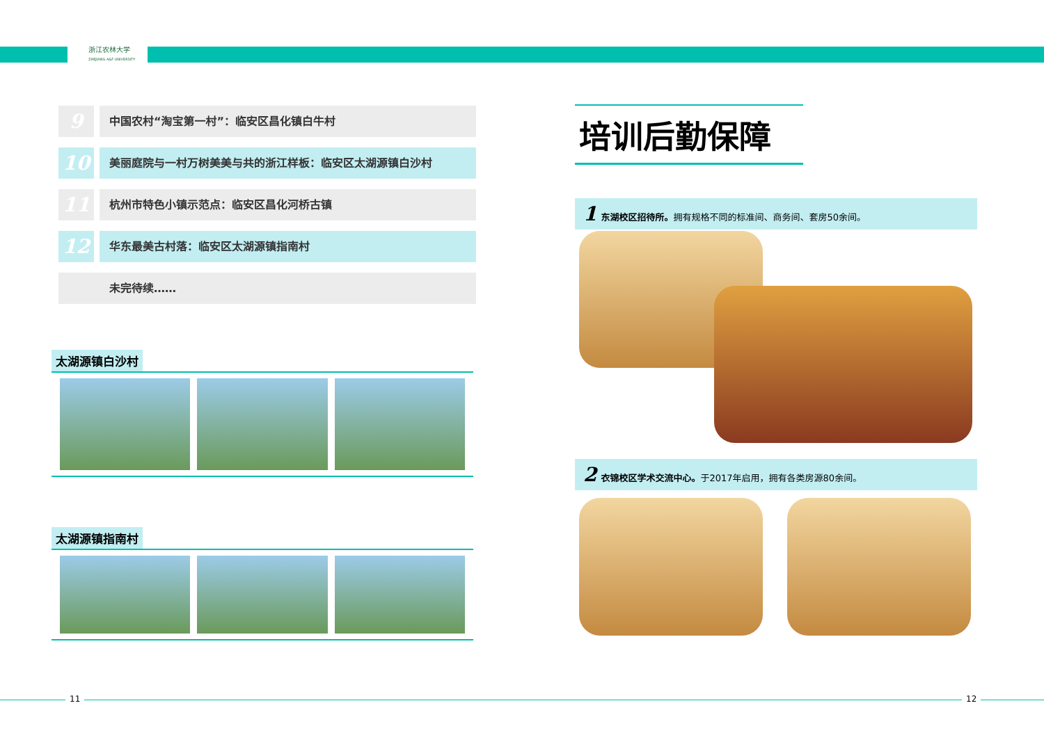浙江农林大学
ZHEJIANG A&F UNIVERSITY
9
中国农村“淘宝第一村”：临安区昌化镇白牛村
10
美丽庭院与一村万树美美与共的浙江样板：临安区太湖源镇白沙村
11
杭州市特色小镇示范点：临安区昌化河桥古镇
12
华东最美古村落：临安区太湖源镇指南村
未完待续……
太湖源镇白沙村
太湖源镇指南村
培训后勤保障
1 东湖校区招待所。拥有规格不同的标准间、商务间、套房50余间。
2 衣锦校区学术交流中心。于2017年启用，拥有各类房源80余间。
11 12